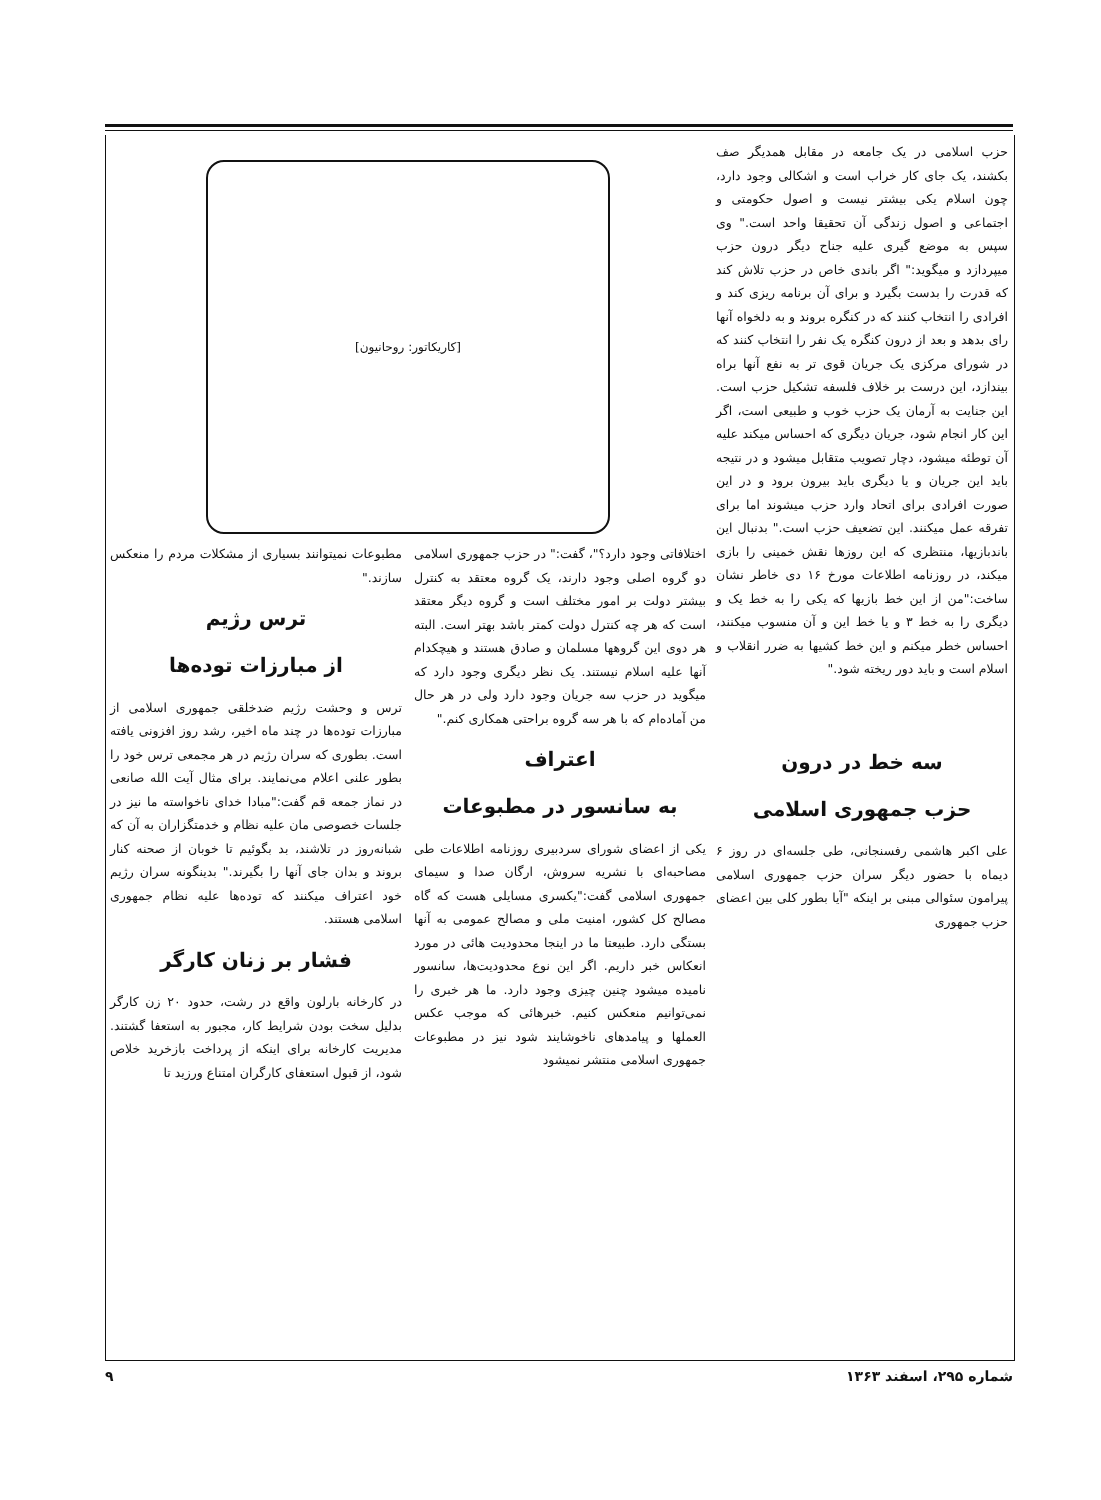حزب اسلامی در یک جامعه در مقابل همدیگر صف بکشند، یک جای کار خراب است و اشکالی وجود دارد، چون اسلام یکی بیشتر نیست و اصول حکومتی و اجتماعی و اصول زندگی آن تحقیقا واحد است." وی سپس به موضع گیری علیه جناح دیگر درون حزب میپردازد و میگوید:" اگر باندی خاص در حزب تلاش کند که قدرت را بدست بگیرد و برای آن برنامه ریزی کند و افرادی را انتخاب کنند که در کنگره بروند و به دلخواه آنها رای بدهد و بعد از درون کنگره یک نفر را انتخاب کنند که در شورای مرکزی یک جریان قوی تر به نفع آنها براه بیندازد، این درست بر خلاف فلسفه تشکیل حزب است. این جنایت به آرمان یک حزب خوب و طبیعی است، اگر این کار انجام شود، جریان دیگری که احساس میکند علیه آن توطئه میشود، دچار تصویب متقابل میشود و در نتیجه باید این جریان و یا دیگری باید بیرون برود و در این صورت افرادی برای اتحاد وارد حزب میشوند اما برای تفرقه عمل میکنند. این تضعیف حزب است." بدنبال این باندبازیها، منتظری که این روزها نقش خمینی را بازی میکند، در روزنامه اطلاعات مورخ ۱۶ دی خاطر نشان ساخت:"من از این خط بازیها که یکی را به خط یک و دیگری را به خط ۳ و یا خط این و آن منسوب میکنند، احساس خطر میکنم و این خط کشیها به ضرر انقلاب و اسلام است و باید دور ریخته شود."
سه خط در درون
حزب جمهوری اسلامی
علی اکبر هاشمی رفسنجانی، طی جلسه‌ای در روز ۶ دیماه با حضور دیگر سران حزب جمهوری اسلامی پیرامون سئوالی مبنی بر اینکه "آیا بطور کلی بین اعضای حزب جمهوری
[کاریکاتور: روحانیون]
اختلافاتی وجود دارد؟"، گفت:" در حزب جمهوری اسلامی دو گروه اصلی وجود دارند، یک گروه معتقد به کنترل بیشتر دولت بر امور مختلف است و گروه دیگر معتقد است که هر چه کنترل دولت کمتر باشد بهتر است. البته هر دوی این گروهها مسلمان و صادق هستند و هیچکدام آنها علیه اسلام نیستند. یک نظر دیگری وجود دارد که میگوید در حزب سه جریان وجود دارد ولی در هر حال من آماده‌ام که با هر سه گروه براحتی همکاری کنم."
اعتراف
به سانسور در مطبوعات
یکی از اعضای شورای سردبیری روزنامه اطلاعات طی مصاحبه‌ای با نشریه سروش، ارگان صدا و سیمای جمهوری اسلامی گفت:"یکسری مسایلی هست که گاه مصالح کل کشور، امنیت ملی و مصالح عمومی به آنها بستگی دارد. طبیعتا ما در اینجا محدودیت هائی در مورد انعکاس خبر داریم. اگر این نوع محدودیت‌ها، سانسور نامیده میشود چنین چیزی وجود دارد. ما هر خبری را نمی‌توانیم منعکس کنیم. خبرهائی که موجب عکس العملها و پیامدهای ناخوشایند شود نیز در مطبوعات جمهوری اسلامی منتشر نمیشود
مطبوعات نمیتوانند بسیاری از مشکلات مردم را منعکس سازند."
ترس رژیم
از مبارزات توده‌ها
ترس و وحشت رژیم ضدخلقی جمهوری اسلامی از مبارزات توده‌ها در چند ماه اخیر، رشد روز افزونی یافته است. بطوری که سران رژیم در هر مجمعی ترس خود را بطور علنی اعلام می‌نمایند. برای مثال آیت الله صانعی در نماز جمعه قم گفت:"مبادا خدای ناخواسته ما نیز در جلسات خصوصی مان علیه نظام و خدمتگزاران به آن که شبانه‌روز در تلاشند، بد بگوئیم تا خوبان از صحنه کنار بروند و بدان جای آنها را بگیرند." بدینگونه سران رژیم خود اعتراف میکنند که توده‌ها علیه نظام جمهوری اسلامی هستند.
فشار بر زنان کارگر
در کارخانه بارلون واقع در رشت، حدود ۲۰ زن کارگر بدلیل سخت بودن شرایط کار، مجبور به استعفا گشتند. مدیریت کارخانه برای اینکه از پرداخت بازخرید خلاص شود، از قبول استعفای کارگران امتناع ورزید تا
شماره ۲۹۵، اسفند ۱۳۶۳ ۹